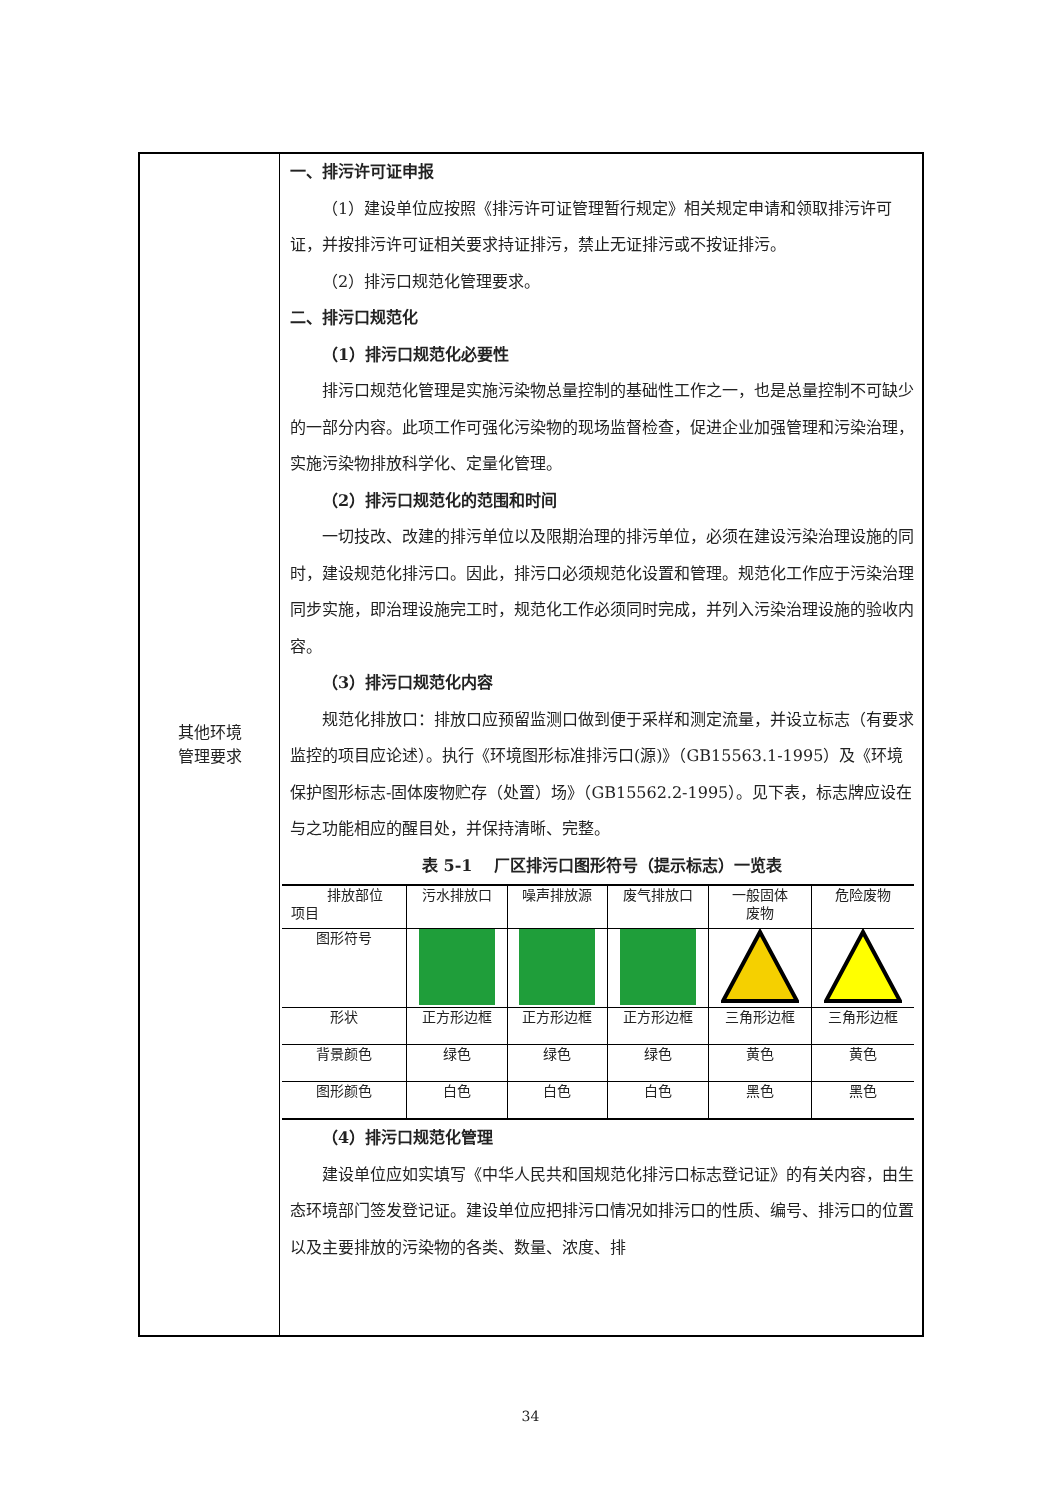| 其他环境 管理要求 | 一、排污许可证申报 （1）建设单位应按照《排污许可证管理暂行规定》相关规定申请和领取排污许可证，并按排污许可证相关要求持证排污，禁止无证排污或不按证排污。 （2）排污口规范化管理要求。 二、排污口规范化 （1）排污口规范化必要性 排污口规范化管理是实施污染物总量控制的基础性工作之一，也是总量控制不可缺少的一部分内容。此项工作可强化污染物的现场监督检查，促进企业加强管理和污染治理，实施污染物排放科学化、定量化管理。 （2）排污口规范化的范围和时间 一切技改、改建的排污单位以及限期治理的排污单位，必须在建设污染治理设施的同时，建设规范化排污口。因此，排污口必须规范化设置和管理。规范化工作应于污染治理同步实施，即治理设施完工时，规范化工作必须同时完成，并列入污染治理设施的验收内容。 （3）排污口规范化内容 规范化排放口：排放口应预留监测口做到便于采样和测定流量，并设立标志（有要求监控的项目应论述）。执行《环境图形标准排污口(源)》（GB15563.1-1995）及《环境保护图形标志-固体废物贮存（处置）场》（GB15562.2-1995）。见下表，标志牌应设在与之功能相应的醒目处，并保持清晰、完整。 表 5-1 厂区排污口图形符号（提示标志）一览表 / 排放部位 项目 / 污水排放口 / 噪声排放源 / 废气排放口 / 一般固体 废物 / 危险废物 / / 图形符号 / / / / / / / 形状 / 正方形边框 / 正方形边框 / 正方形边框 / 三角形边框 / 三角形边框 / / 背景颜色 / 绿色 / 绿色 / 绿色 / 黄色 / 黄色 / / 图形颜色 / 白色 / 白色 / 白色 / 黑色 / 黑色 / （4）排污口规范化管理 建设单位应如实填写《中华人民共和国规范化排污口标志登记证》的有关内容，由生态环境部门签发登记证。建设单位应把排污口情况如排污口的性质、编号、排污口的位置以及主要排放的污染物的各类、数量、浓度、排 |
34